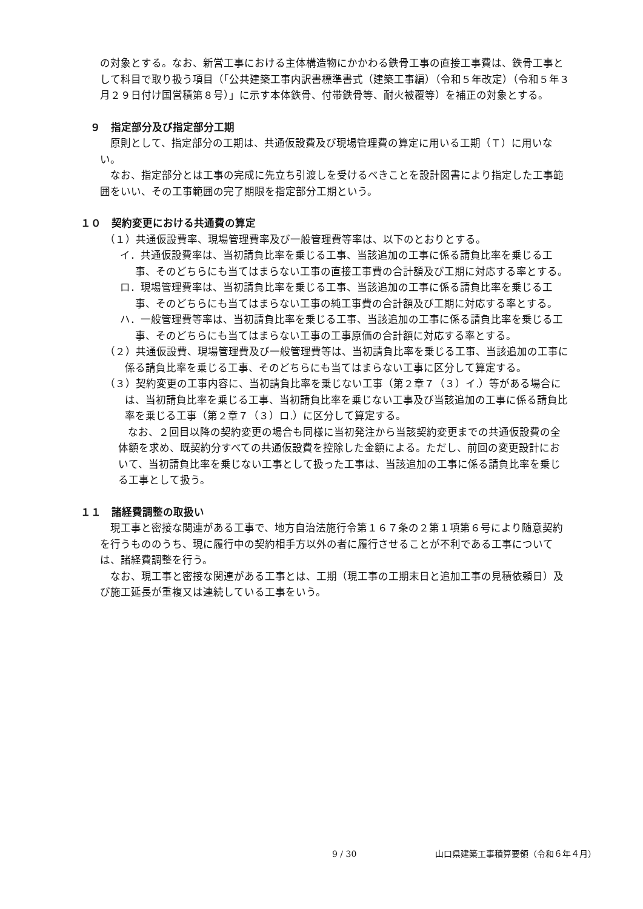の対象とする。なお、新営工事における主体構造物にかかわる鉄骨工事の直接工事費は、鉄骨工事として科目で取り扱う項目（「公共建築工事内訳書標準書式（建築工事編）（令和５年改定）（令和５年３月２９日付け国営積第８号）」に示す本体鉄骨、付帯鉄骨等、耐火被覆等）を補正の対象とする。
９　指定部分及び指定部分工期
原則として、指定部分の工期は、共通仮設費及び現場管理費の算定に用いる工期（Ｔ）に用いない。
なお、指定部分とは工事の完成に先立ち引渡しを受けるべきことを設計図書により指定した工事範囲をいい、その工事範囲の完了期限を指定部分工期という。
１０　契約変更における共通費の算定
（１）共通仮設費率、現場管理費率及び一般管理費等率は、以下のとおりとする。
イ．共通仮設費率は、当初請負比率を乗じる工事、当該追加の工事に係る請負比率を乗じる工事、そのどちらにも当てはまらない工事の直接工事費の合計額及び工期に対応する率とする。
ロ．現場管理費率は、当初請負比率を乗じる工事、当該追加の工事に係る請負比率を乗じる工事、そのどちらにも当てはまらない工事の純工事費の合計額及び工期に対応する率とする。
ハ．一般管理費等率は、当初請負比率を乗じる工事、当該追加の工事に係る請負比率を乗じる工事、そのどちらにも当てはまらない工事の工事原価の合計額に対応する率とする。
（２）共通仮設費、現場管理費及び一般管理費等は、当初請負比率を乗じる工事、当該追加の工事に係る請負比率を乗じる工事、そのどちらにも当てはまらない工事に区分して算定する。
（３）契約変更の工事内容に、当初請負比率を乗じない工事（第２章７（３）イ.）等がある場合には、当初請負比率を乗じる工事、当初請負比率を乗じない工事及び当該追加の工事に係る請負比率を乗じる工事（第２章７（３）ロ.）に区分して算定する。
なお、２回目以降の契約変更の場合も同様に当初発注から当該契約変更までの共通仮設費の全体額を求め、既契約分すべての共通仮設費を控除した金額による。ただし、前回の変更設計において、当初請負比率を乗じない工事として扱った工事は、当該追加の工事に係る請負比率を乗じる工事として扱う。
１１　諸経費調整の取扱い
現工事と密接な関連がある工事で、地方自治法施行令第１６７条の２第１項第６号により随意契約を行うもののうち、現に履行中の契約相手方以外の者に履行させることが不利である工事については、諸経費調整を行う。
なお、現工事と密接な関連がある工事とは、工期（現工事の工期末日と追加工事の見積依頼日）及び施工延長が重複又は連続している工事をいう。
9 / 30 山口県建築工事積算要領（令和６年４月）